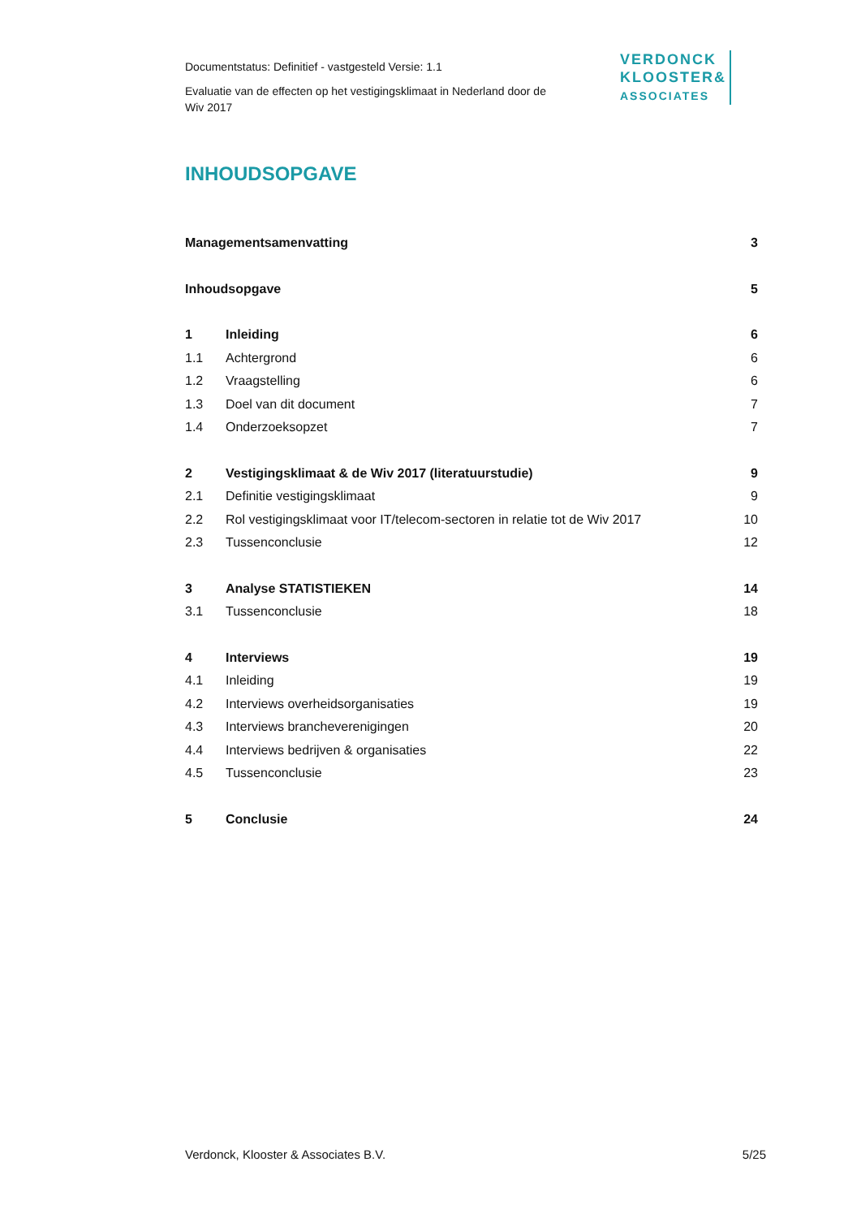Documentstatus: Definitief - vastgesteld Versie: 1.1
Evaluatie van de effecten op het vestigingsklimaat in Nederland door de Wiv 2017
VERDONCK
KLOOSTER&
ASSOCIATES
INHOUDSOPGAVE
Managementsamenvatting 3
Inhoudsopgave 5
1 Inleiding 6
1.1 Achtergrond 6
1.2 Vraagstelling 6
1.3 Doel van dit document 7
1.4 Onderzoeksopzet 7
2 Vestigingsklimaat & de Wiv 2017 (literatuurstudie) 9
2.1 Definitie vestigingsklimaat 9
2.2 Rol vestigingsklimaat voor IT/telecom-sectoren in relatie tot de Wiv 2017 10
2.3 Tussenconclusie 12
3 Analyse STATISTIEKEN 14
3.1 Tussenconclusie 18
4 Interviews 19
4.1 Inleiding 19
4.2 Interviews overheidsorganisaties 19
4.3 Interviews brancheverenigingen 20
4.4 Interviews bedrijven & organisaties 22
4.5 Tussenconclusie 23
5 Conclusie 24
Verdonck, Klooster & Associates B.V. 5/25